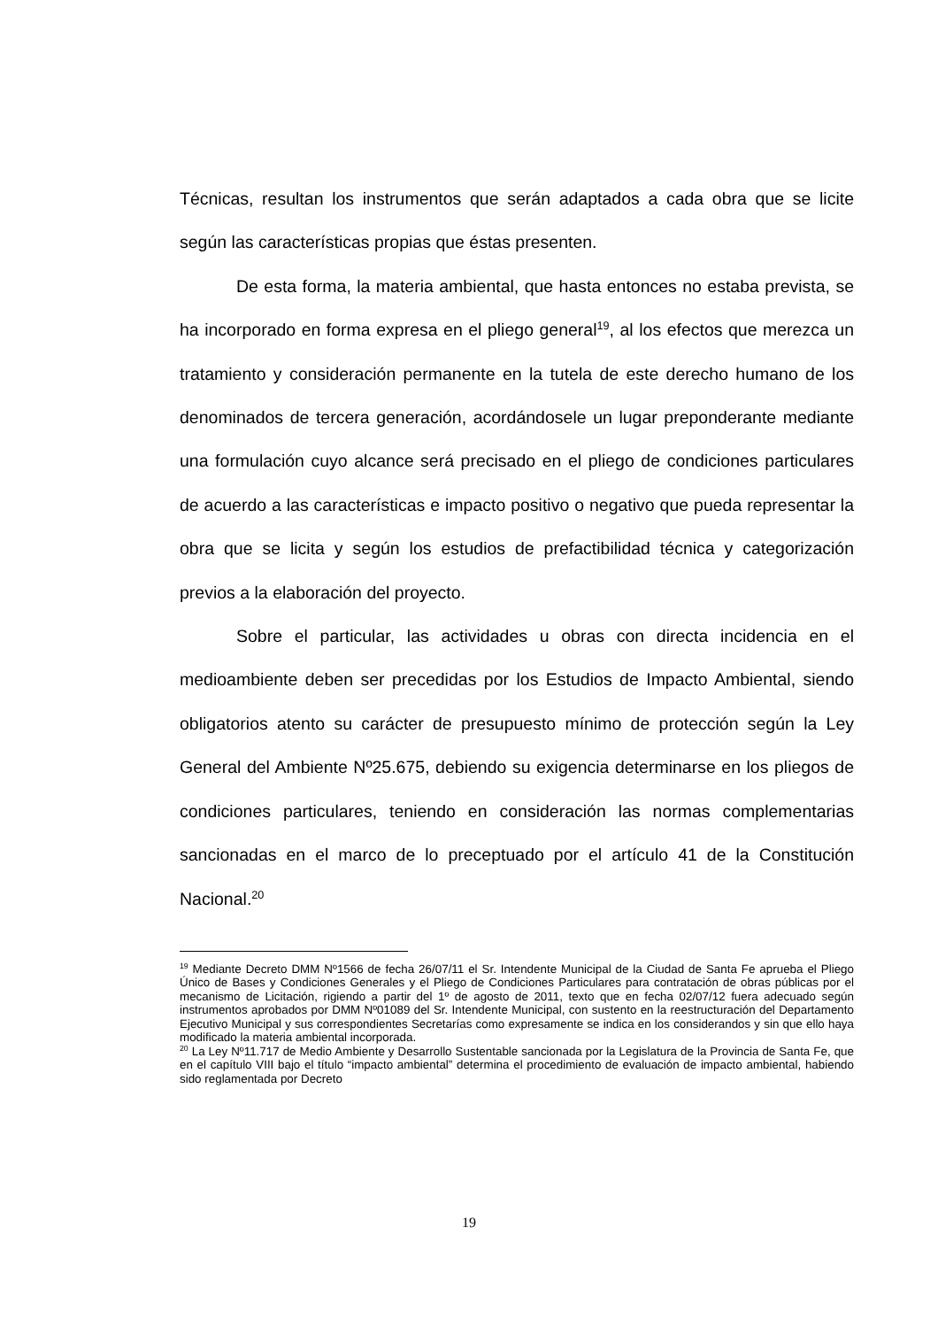Técnicas, resultan los instrumentos que serán adaptados a cada obra que se licite según las características propias que éstas presenten.
De esta forma, la materia ambiental, que hasta entonces no estaba prevista, se ha incorporado en forma expresa en el pliego general<sup>19</sup>, al los efectos que merezca un tratamiento y consideración permanente en la tutela de este derecho humano de los denominados de tercera generación, acordándosele un lugar preponderante mediante una formulación cuyo alcance será precisado en el pliego de condiciones particulares de acuerdo a las características e impacto positivo o negativo que pueda representar la obra que se licita y según los estudios de prefactibilidad técnica y categorización previos a la elaboración del proyecto.
Sobre el particular, las actividades u obras con directa incidencia en el medioambiente deben ser precedidas por los Estudios de Impacto Ambiental, siendo obligatorios atento su carácter de presupuesto mínimo de protección según la Ley General del Ambiente Nº25.675, debiendo su exigencia determinarse en los pliegos de condiciones particulares, teniendo en consideración las normas complementarias sancionadas en el marco de lo preceptuado por el artículo 41 de la Constitución Nacional.<sup>20</sup>
<sup>19</sup> Mediante Decreto DMM Nº1566 de fecha 26/07/11 el Sr. Intendente Municipal de la Ciudad de Santa Fe aprueba el Pliego Único de Bases y Condiciones Generales y el Pliego de Condiciones Particulares para contratación de obras públicas por el mecanismo de Licitación, rigiendo a partir del 1º de agosto de 2011, texto que en fecha 02/07/12 fuera adecuado según instrumentos aprobados por DMM Nº01089 del Sr. Intendente Municipal, con sustento en la reestructuración del Departamento Ejecutivo Municipal y sus correspondientes Secretarías como expresamente se indica en los considerandos y sin que ello haya modificado la materia ambiental incorporada.
<sup>20</sup> La Ley Nº11.717 de Medio Ambiente y Desarrollo Sustentable sancionada por la Legislatura de la Provincia de Santa Fe, que en el capítulo VIII bajo el título “impacto ambiental” determina el procedimiento de evaluación de impacto ambiental, habiendo sido reglamentada por Decreto
19